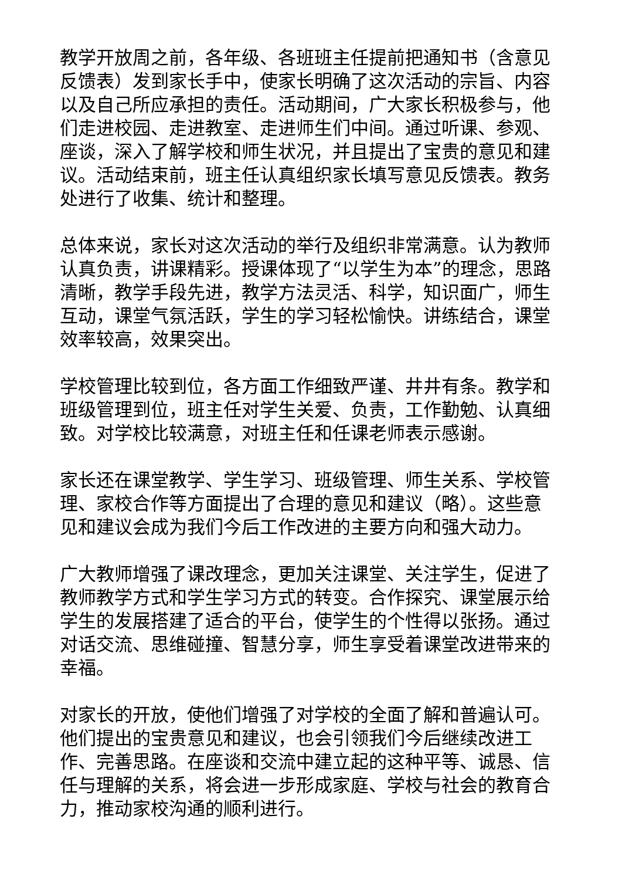教学开放周之前，各年级、各班班主任提前把通知书（含意见反馈表）发到家长手中，使家长明确了这次活动的宗旨、内容以及自己所应承担的责任。活动期间，广大家长积极参与，他们走进校园、走进教室、走进师生们中间。通过听课、参观、座谈，深入了解学校和师生状况，并且提出了宝贵的意见和建议。活动结束前，班主任认真组织家长填写意见反馈表。教务处进行了收集、统计和整理。
总体来说，家长对这次活动的举行及组织非常满意。认为教师认真负责，讲课精彩。授课体现了“以学生为本”的理念，思路清晰，教学手段先进，教学方法灵活、科学，知识面广，师生互动，课堂气氛活跃，学生的学习轻松愉快。讲练结合，课堂效率较高，效果突出。
学校管理比较到位，各方面工作细致严谨、井井有条。教学和班级管理到位，班主任对学生关爱、负责，工作勤勉、认真细致。对学校比较满意，对班主任和任课老师表示感谢。
家长还在课堂教学、学生学习、班级管理、师生关系、学校管理、家校合作等方面提出了合理的意见和建议（略）。这些意见和建议会成为我们今后工作改进的主要方向和强大动力。
广大教师增强了课改理念，更加关注课堂、关注学生，促进了教师教学方式和学生学习方式的转变。合作探究、课堂展示给学生的发展搭建了适合的平台，使学生的个性得以张扬。通过对话交流、思维碰撞、智慧分享，师生享受着课堂改进带来的幸福。
对家长的开放，使他们增强了对学校的全面了解和普遍认可。他们提出的宝贵意见和建议，也会引领我们今后继续改进工作、完善思路。在座谈和交流中建立起的这种平等、诚恳、信任与理解的关系，将会进一步形成家庭、学校与社会的教育合力，推动家校沟通的顺利进行。